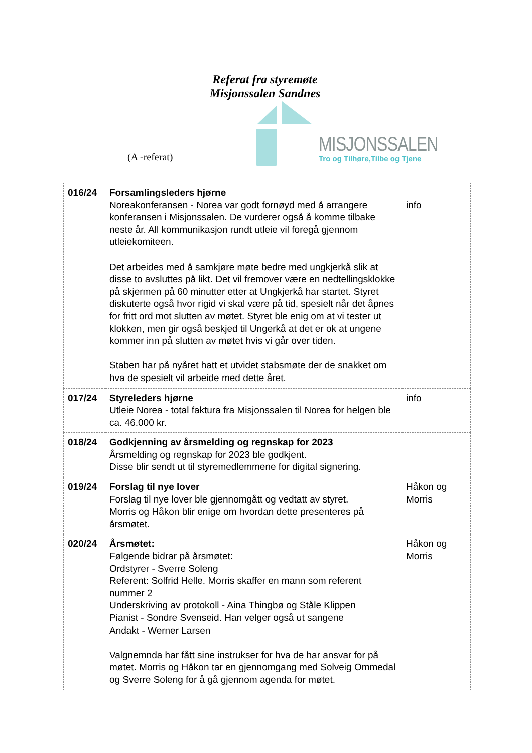Referat fra styremøte
Misjonssalen Sandnes
(A -referat)
MISJONSSALEN
Tro og Tilhøre,Tilbe og Tjene
| 016/24 | Forsamlingsleders hjørne Noreakonferansen - Norea var godt fornøyd med å arrangere konferansen i Misjonssalen. De vurderer også å komme tilbake neste år. All kommunikasjon rundt utleie vil foregå gjennom utleiekomiteen. Det arbeides med å samkjøre møte bedre med ungkjerkå slik at disse to avsluttes på likt. Det vil fremover være en nedtellingsklokke på skjermen på 60 minutter etter at Ungkjerkå har startet. Styret diskuterte også hvor rigid vi skal være på tid, spesielt når det åpnes for fritt ord mot slutten av møtet. Styret ble enig om at vi tester ut klokken, men gir også beskjed til Ungerkå at det er ok at ungene kommer inn på slutten av møtet hvis vi går over tiden. Staben har på nyåret hatt et utvidet stabsmøte der de snakket om hva de spesielt vil arbeide med dette året. | info |
| 017/24 | Styreleders hjørne Utleie Norea - total faktura fra Misjonssalen til Norea for helgen ble ca. 46.000 kr. | info |
| 018/24 | Godkjenning av årsmelding og regnskap for 2023 Årsmelding og regnskap for 2023 ble godkjent. Disse blir sendt ut til styremedlemmene for digital signering. | |
| 019/24 | Forslag til nye lover Forslag til nye lover ble gjennomgått og vedtatt av styret. Morris og Håkon blir enige om hvordan dette presenteres på årsmøtet. | Håkon og Morris |
| 020/24 | Årsmøtet: Følgende bidrar på årsmøtet: Ordstyrer - Sverre Soleng Referent: Solfrid Helle. Morris skaffer en mann som referent nummer 2 Underskriving av protokoll - Aina Thingbø og Ståle Klippen Pianist - Sondre Svenseid. Han velger også ut sangene Andakt - Werner Larsen Valgnemnda har fått sine instrukser for hva de har ansvar for på møtet. Morris og Håkon tar en gjennomgang med Solveig Ommedal og Sverre Soleng for å gå gjennom agenda for møtet. | Håkon og Morris |